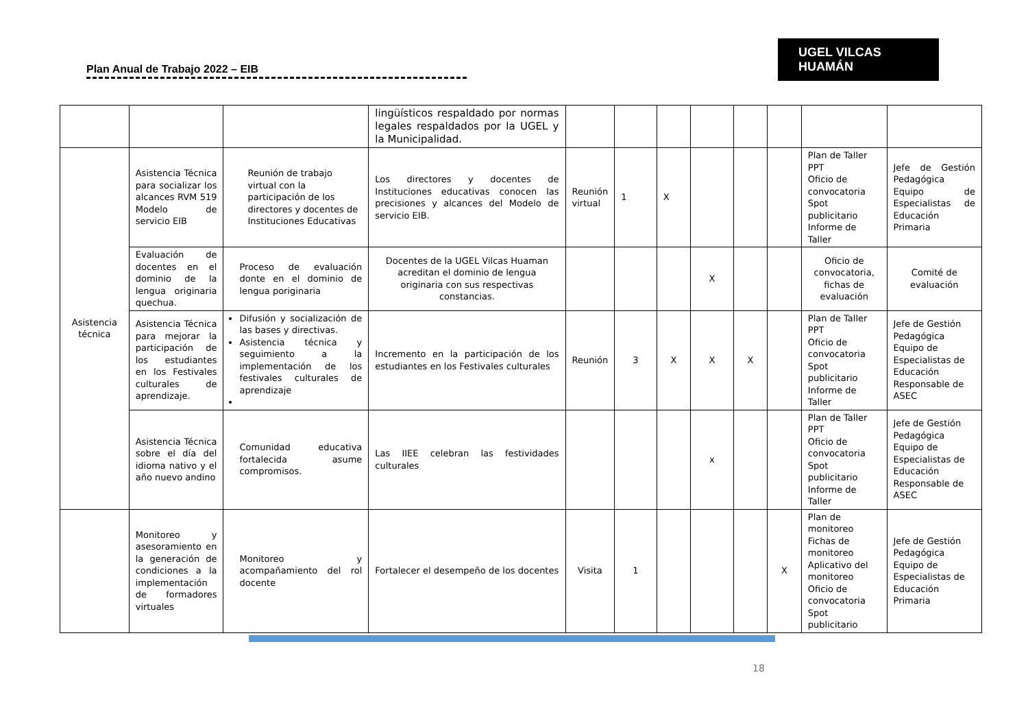Plan Anual de Trabajo 2022 – EIB
UGEL VILCAS HUAMÁN
| | | | lingüísticos respaldado por normas legales respaldados por la UGEL y la Municipalidad. | | | | | | | | |
| Asistencia técnica | Asistencia Técnica para socializar los alcances RVM 519 Modelo de servicio EIB | Reunión de trabajo virtual con la participación de los directores y docentes de Instituciones Educativas | Los directores y docentes de Instituciones educativas conocen las precisiones y alcances del Modelo de servicio EIB. | Reunión virtual | 1 | X | | | | Plan de Taller PPT Oficio de convocatoria Spot publicitario Informe de Taller | Jefe de Gestión Pedagógica Equipo de Especialistas de Educación Primaria |
| | Evaluación de docentes en el dominio de la lengua originaria quechua. | Proceso de evaluación donte en el dominio de lengua poriginaria | Docentes de la UGEL Vilcas Huaman acreditan el dominio de lengua originaria con sus respectivas constancias. | | | | X | | | Oficio de convocatoria, fichas de evaluación | Comité de evaluación |
| | Asistencia Técnica para mejorar la participación de los estudiantes en los Festivales culturales de aprendizaje. | Difusión y socialización de las bases y directivas. Asistencia técnica y seguimiento a la implementación de los festivales culturales de aprendizaje | Incremento en la participación de los estudiantes en los Festivales culturales | Reunión | 3 | X | X | X | | Plan de Taller PPT Oficio de convocatoria Spot publicitario Informe de Taller | Jefe de Gestión Pedagógica Equipo de Especialistas de Educación Responsable de ASEC |
| | Asistencia Técnica sobre el día del idioma nativo y el año nuevo andino | Comunidad educativa fortalecida asume compromisos. | Las IIEE celebran las festividades culturales | | | | x | | | Plan de Taller PPT Oficio de convocatoria Spot publicitario Informe de Taller | Jefe de Gestión Pedagógica Equipo de Especialistas de Educación Responsable de ASEC |
| | Monitoreo y asesoramiento en la generación de condiciones a la implementación de formadores virtuales | Monitoreo y acompañamiento del rol docente | Fortalecer el desempeño de los docentes | Visita | 1 | | | | X | Plan de monitoreo Fichas de monitoreo Aplicativo del monitoreo Oficio de convocatoria Spot publicitario | Jefe de Gestión Pedagógica Equipo de Especialistas de Educación Primaria |
18